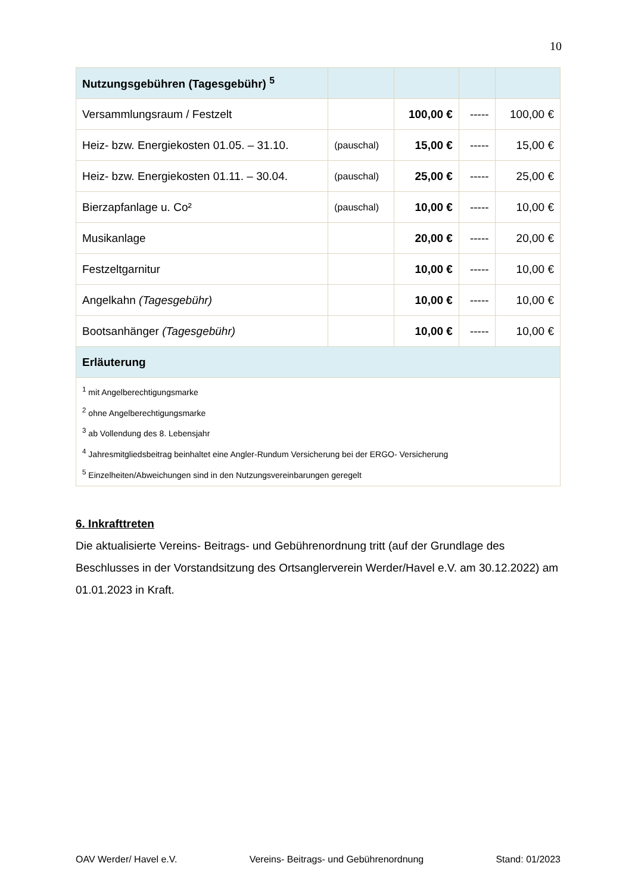10
| Nutzungsgebühren (Tagesgebühr) <sup>5</sup> | | | | |
| --- | --- | --- | --- | --- |
| Versammlungsraum / Festzelt | | 100,00 € | ----- | 100,00 € |
| Heiz- bzw. Energiekosten 01.05. – 31.10. | (pauschal) | 15,00 € | ----- | 15,00 € |
| Heiz- bzw. Energiekosten 01.11. – 30.04. | (pauschal) | 25,00 € | ----- | 25,00 € |
| Bierzapfanlage u. Co² | (pauschal) | 10,00 € | ----- | 10,00 € |
| Musikanlage | | 20,00 € | ----- | 20,00 € |
| Festzeltgarnitur | | 10,00 € | ----- | 10,00 € |
| Angelkahn (Tagesgebühr) | | 10,00 € | ----- | 10,00 € |
| Bootsanhänger (Tagesgebühr) | | 10,00 € | ----- | 10,00 € |
| Erläuterung | | | | |
| <sup>1</sup> mit Angelberechtigungsmarke <sup>2</sup> ohne Angelberechtigungsmarke <sup>3</sup> ab Vollendung des 8. Lebensjahr <sup>4</sup> Jahresmitgliedsbeitrag beinhaltet eine Angler-Rundum Versicherung bei der ERGO- Versicherung <sup>5</sup> Einzelheiten/Abweichungen sind in den Nutzungsvereinbarungen geregelt | | | | |
6. Inkrafttreten
Die aktualisierte Vereins- Beitrags- und Gebührenordnung tritt (auf der Grundlage des Beschlusses in der Vorstandsitzung des Ortsanglerverein Werder/Havel e.V. am 30.12.2022) am 01.01.2023 in Kraft.
OAV Werder/ Havel e.V. Vereins- Beitrags- und Gebührenordnung Stand: 01/2023